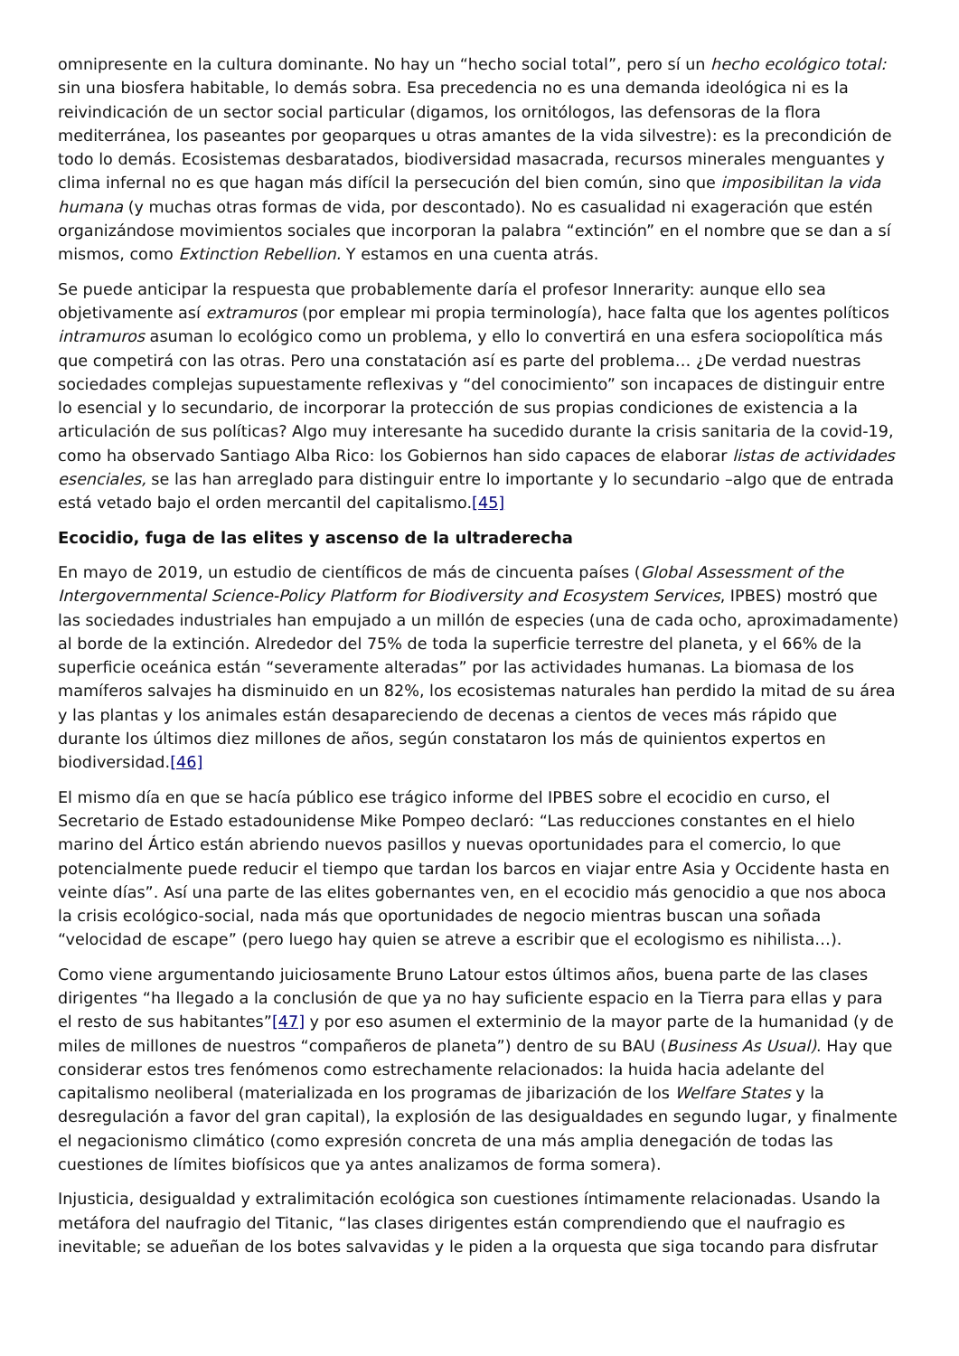omnipresente en la cultura dominante. No hay un “hecho social total”, pero sí un hecho ecológico total: sin una biosfera habitable, lo demás sobra. Esa precedencia no es una demanda ideológica ni es la reivindicación de un sector social particular (digamos, los ornitólogos, las defensoras de la flora mediterránea, los paseantes por geoparques u otras amantes de la vida silvestre): es la precondición de todo lo demás. Ecosistemas desbaratados, biodiversidad masacrada, recursos minerales menguantes y clima infernal no es que hagan más difícil la persecución del bien común, sino que imposibilitan la vida humana (y muchas otras formas de vida, por descontado). No es casualidad ni exageración que estén organizándose movimientos sociales que incorporan la palabra “extinción” en el nombre que se dan a sí mismos, como Extinction Rebellion. Y estamos en una cuenta atrás.
Se puede anticipar la respuesta que probablemente daría el profesor Innerarity: aunque ello sea objetivamente así extramuros (por emplear mi propia terminología), hace falta que los agentes políticos intramuros asuman lo ecológico como un problema, y ello lo convertirá en una esfera sociopolítica más que competirá con las otras. Pero una constatación así es parte del problema… ¿De verdad nuestras sociedades complejas supuestamente reflexivas y “del conocimiento” son incapaces de distinguir entre lo esencial y lo secundario, de incorporar la protección de sus propias condiciones de existencia a la articulación de sus políticas? Algo muy interesante ha sucedido durante la crisis sanitaria de la covid-19, como ha observado Santiago Alba Rico: los Gobiernos han sido capaces de elaborar listas de actividades esenciales, se las han arreglado para distinguir entre lo importante y lo secundario –algo que de entrada está vetado bajo el orden mercantil del capitalismo.[45]
Ecocidio, fuga de las elites y ascenso de la ultraderecha
En mayo de 2019, un estudio de científicos de más de cincuenta países (Global Assessment of the Intergovernmental Science-Policy Platform for Biodiversity and Ecosystem Services, IPBES) mostró que las sociedades industriales han empujado a un millón de especies (una de cada ocho, aproximadamente) al borde de la extinción. Alrededor del 75% de toda la superficie terrestre del planeta, y el 66% de la superficie oceánica están “severamente alteradas” por las actividades humanas. La biomasa de los mamíferos salvajes ha disminuido en un 82%, los ecosistemas naturales han perdido la mitad de su área y las plantas y los animales están desapareciendo de decenas a cientos de veces más rápido que durante los últimos diez millones de años, según constataron los más de quinientos expertos en biodiversidad.[46]
El mismo día en que se hacía público ese trágico informe del IPBES sobre el ecocidio en curso, el Secretario de Estado estadounidense Mike Pompeo declaró: “Las reducciones constantes en el hielo marino del Ártico están abriendo nuevos pasillos y nuevas oportunidades para el comercio, lo que potencialmente puede reducir el tiempo que tardan los barcos en viajar entre Asia y Occidente hasta en veinte días”. Así una parte de las elites gobernantes ven, en el ecocidio más genocidio a que nos aboca la crisis ecológico-social, nada más que oportunidades de negocio mientras buscan una soñada “velocidad de escape” (pero luego hay quien se atreve a escribir que el ecologismo es nihilista…).
Como viene argumentando juiciosamente Bruno Latour estos últimos años, buena parte de las clases dirigentes “ha llegado a la conclusión de que ya no hay suficiente espacio en la Tierra para ellas y para el resto de sus habitantes”[47] y por eso asumen el exterminio de la mayor parte de la humanidad (y de miles de millones de nuestros “compañeros de planeta”) dentro de su BAU (Business As Usual). Hay que considerar estos tres fenómenos como estrechamente relacionados: la huida hacia adelante del capitalismo neoliberal (materializada en los programas de jibarización de los Welfare States y la desregulación a favor del gran capital), la explosión de las desigualdades en segundo lugar, y finalmente el negacionismo climático (como expresión concreta de una más amplia denegación de todas las cuestiones de límites biofísicos que ya antes analizamos de forma somera).
Injusticia, desigualdad y extralimitación ecológica son cuestiones íntimamente relacionadas. Usando la metáfora del naufragio del Titanic, “las clases dirigentes están comprendiendo que el naufragio es inevitable; se adueñan de los botes salvavidas y le piden a la orquesta que siga tocando para disfrutar